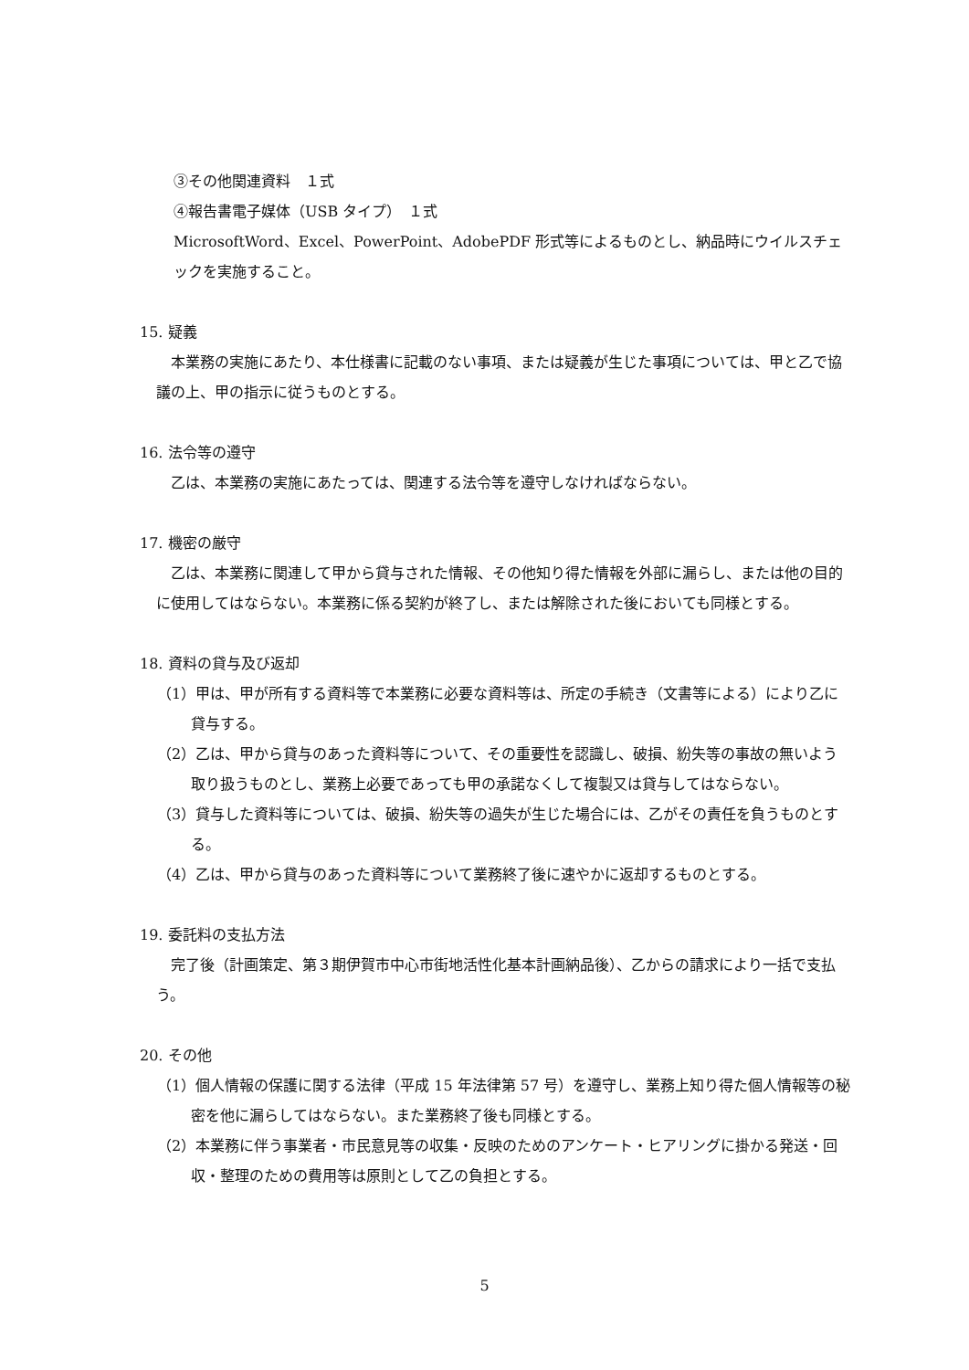③その他関連資料　１式
④報告書電子媒体（USB タイプ）　１式
MicrosoftWord、Excel、PowerPoint、AdobePDF 形式等によるものとし、納品時にウイルスチェックを実施すること。
15. 疑義
　本業務の実施にあたり、本仕様書に記載のない事項、または疑義が生じた事項については、甲と乙で協議の上、甲の指示に従うものとする。
16. 法令等の遵守
　乙は、本業務の実施にあたっては、関連する法令等を遵守しなければならない。
17. 機密の厳守
　乙は、本業務に関連して甲から貸与された情報、その他知り得た情報を外部に漏らし、または他の目的に使用してはならない。本業務に係る契約が終了し、または解除された後においても同様とする。
18. 資料の貸与及び返却
（1）甲は、甲が所有する資料等で本業務に必要な資料等は、所定の手続き（文書等による）により乙に貸与する。
（2）乙は、甲から貸与のあった資料等について、その重要性を認識し、破損、紛失等の事故の無いよう取り扱うものとし、業務上必要であっても甲の承諾なくして複製又は貸与してはならない。
（3）貸与した資料等については、破損、紛失等の過失が生じた場合には、乙がその責任を負うものとする。
（4）乙は、甲から貸与のあった資料等について業務終了後に速やかに返却するものとする。
19. 委託料の支払方法
　完了後（計画策定、第３期伊賀市中心市街地活性化基本計画納品後）、乙からの請求により一括で支払う。
20. その他
（1）個人情報の保護に関する法律（平成 15 年法律第 57 号）を遵守し、業務上知り得た個人情報等の秘密を他に漏らしてはならない。また業務終了後も同様とする。
（2）本業務に伴う事業者・市民意見等の収集・反映のためのアンケート・ヒアリングに掛かる発送・回収・整理のための費用等は原則として乙の負担とする。
5